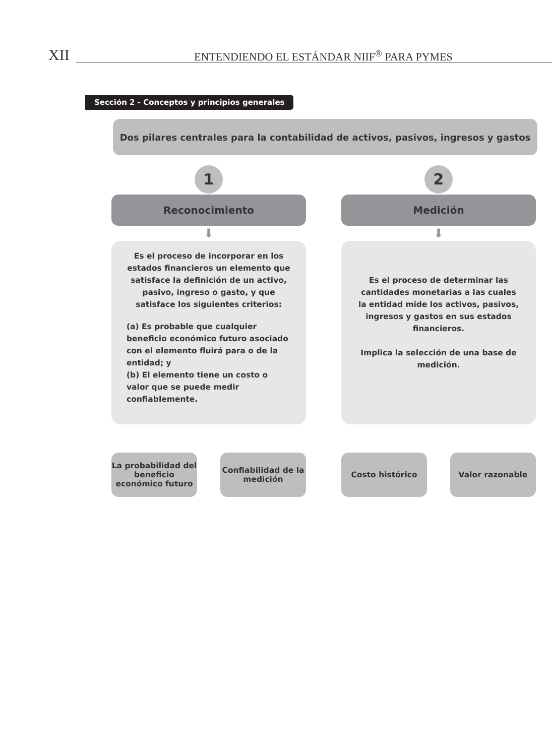XII ENTENDIENDO EL ESTÁNDAR NIIF<sup>®</sup> PARA PYMES
Sección 2 - Conceptos y principios generales
Dos pilares centrales para la contabilidad de activos, pasivos, ingresos y gastos
1
Reconocimiento
⬇
Es el proceso de incorporar en los estados financieros un elemento que satisface la definición de un activo, pasivo, ingreso o gasto, y que satisface los siguientes criterios:
(a) Es probable que cualquier beneficio económico futuro asociado con el elemento fluirá para o de la entidad; y
(b) El elemento tiene un costo o valor que se puede medir confiablemente.
La probabilidad del beneficio económico futuro
Confiabilidad de la medición
2
Medición
⬇
Es el proceso de determinar las cantidades monetarias a las cuales la entidad mide los activos, pasivos, ingresos y gastos en sus estados financieros.
Implica la selección de una base de medición.
Costo histórico Valor razonable